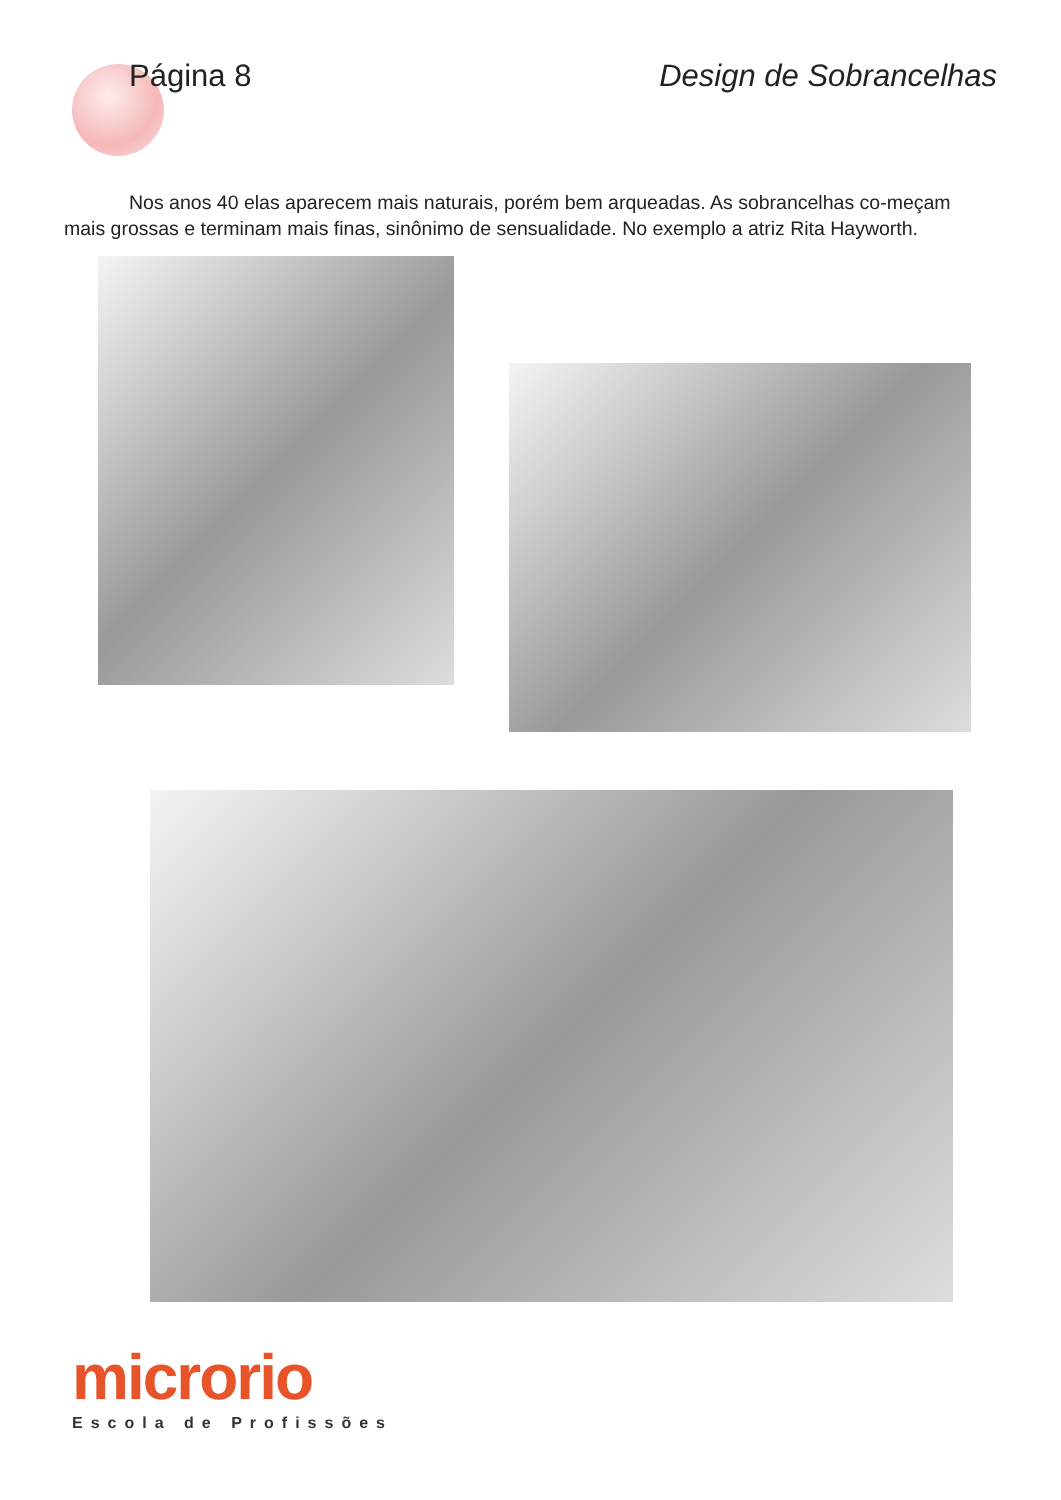Página 8 Design de Sobrancelhas
Nos anos 40 elas aparecem mais naturais, porém bem arqueadas. As sobrancelhas co-meçam mais grossas e terminam mais finas, sinônimo de sensualidade. No exemplo a atriz Rita Hayworth.
microrio
Escola de Profissões